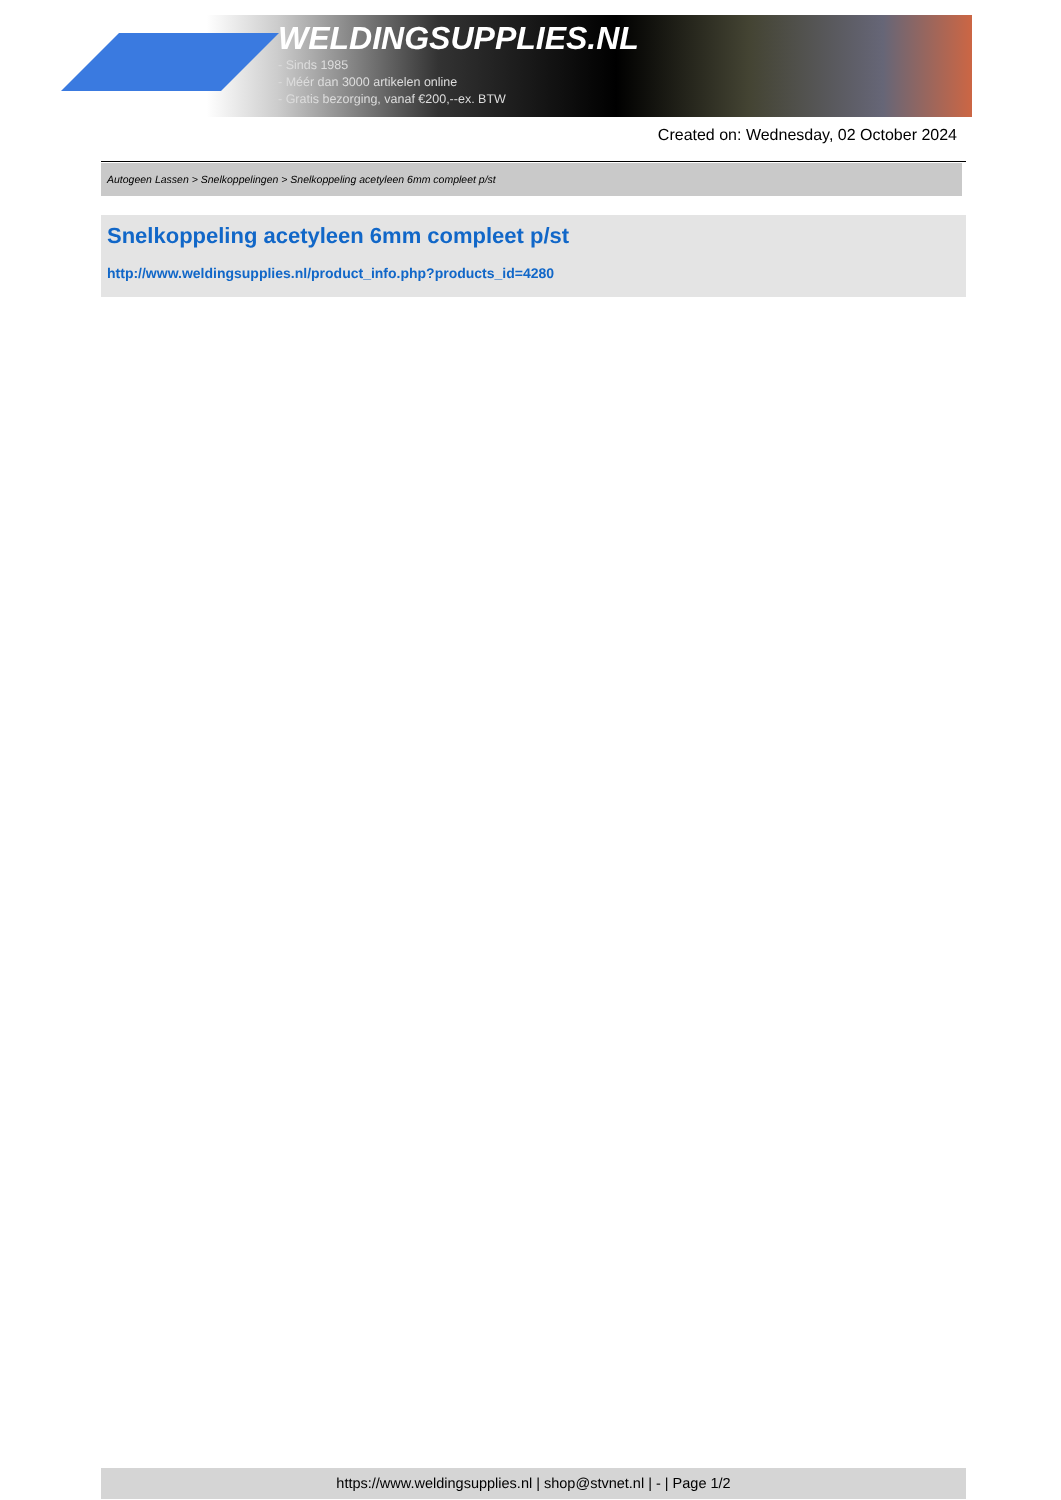WELDINGSUPPLIES.NL
- Sinds 1985
- Méér dan 3000 artikelen online
- Gratis bezorging, vanaf €200,--ex. BTW
Created on: Wednesday, 02 October 2024
Autogeen Lassen > Snelkoppelingen > Snelkoppeling acetyleen 6mm compleet p/st
Snelkoppeling acetyleen 6mm compleet p/st
http://www.weldingsupplies.nl/product_info.php?products_id=4280
https://www.weldingsupplies.nl | shop@stvnet.nl | - | Page 1/2